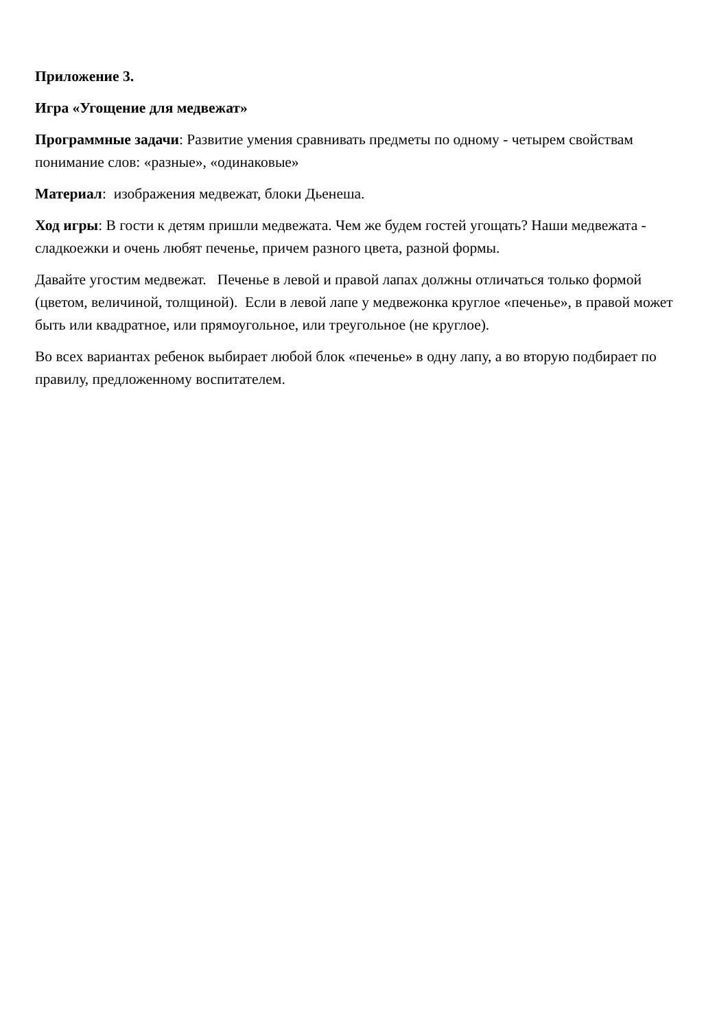Приложение 3.
Игра «Угощение для медвежат»
Программные задачи: Развитие умения сравнивать предметы по одному - четырем свойствам понимание слов: «разные», «одинаковые»
Материал: изображения медвежат, блоки Дьенеша.
Ход игры: В гости к детям пришли медвежата. Чем же будем гостей угощать? Наши медвежата - сладкоежки и очень любят печенье, причем разного цвета, разной формы.
Давайте угостим медвежат. Печенье в левой и правой лапах должны отличаться только формой (цветом, величиной, толщиной). Если в левой лапе у медвежонка круглое «печенье», в правой может быть или квадратное, или прямоугольное, или треугольное (не круглое).
Во всех вариантах ребенок выбирает любой блок «печенье» в одну лапу, а во вторую подбирает по правилу, предложенному воспитателем.